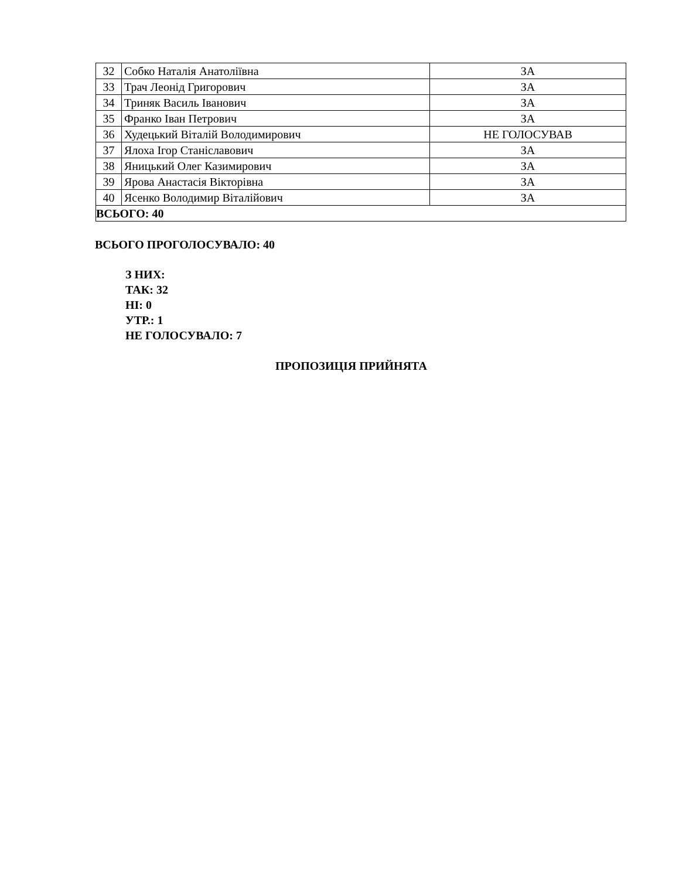| 32 | Собко Наталія Анатоліївна | ЗА |
| 33 | Трач Леонід Григорович | ЗА |
| 34 | Триняк Василь Іванович | ЗА |
| 35 | Франко Іван Петрович | ЗА |
| 36 | Худецький Віталій Володимирович | НЕ ГОЛОСУВАВ |
| 37 | Ялоха Ігор Станіславович | ЗА |
| 38 | Яницький Олег Казимирович | ЗА |
| 39 | Ярова Анастасія Вікторівна | ЗА |
| 40 | Ясенко Володимир Віталійович | ЗА |
| ВСЬОГО: 40 | | |
ВСЬОГО ПРОГОЛОСУВАЛО: 40
З НИХ:
ТАК: 32
НІ: 0
УТР.: 1
НЕ ГОЛОСУВАЛО: 7
ПРОПОЗИЦІЯ ПРИЙНЯТА